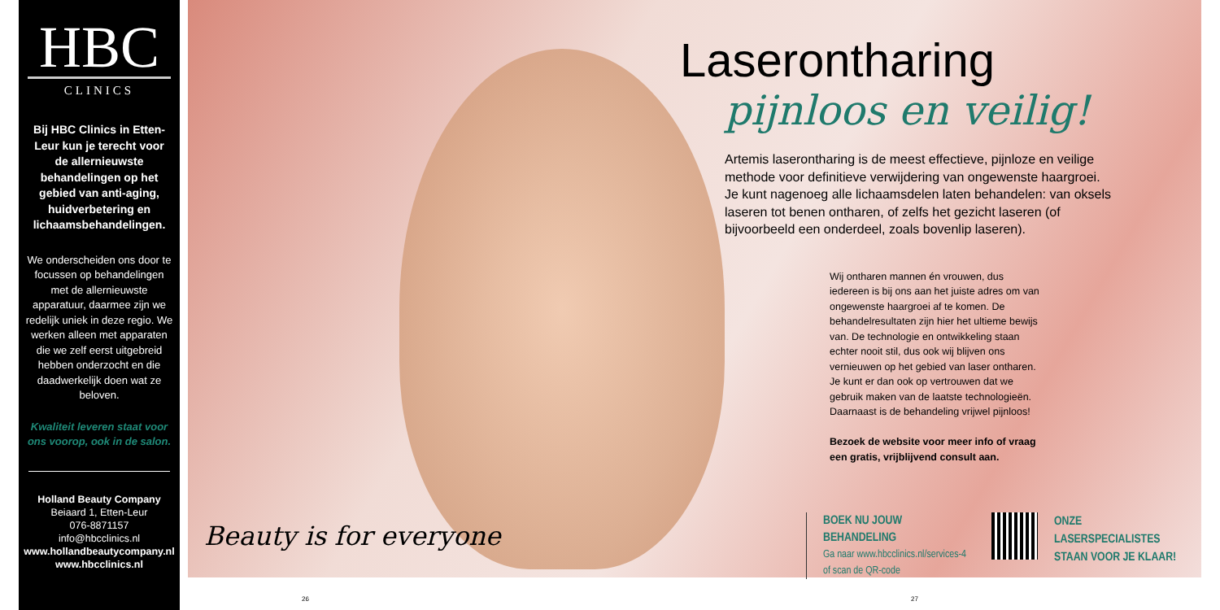HBC
CLINICS
Bij HBC Clinics in Etten-Leur kun je terecht voor de allernieuwste behandelingen op het gebied van anti-aging, huidverbetering en lichaamsbehandelingen.
We onderscheiden ons door te focussen op behandelingen met de allernieuwste apparatuur, daarmee zijn we redelijk uniek in deze regio. We werken alleen met apparaten die we zelf eerst uitgebreid hebben onderzocht en die daadwerkelijk doen wat ze beloven.
Kwaliteit leveren staat voor ons voorop, ook in de salon.
Holland Beauty Company
Beiaard 1, Etten-Leur
076-8871157
info@hbcclinics.nl
www.hollandbeautycompany.nl
www.hbcclinics.nl
Laserontharing
pijnloos en veilig!
Artemis laserontharing is de meest effectieve, pijnloze en veilige methode voor definitieve verwijdering van ongewenste haargroei. Je kunt nagenoeg alle lichaamsdelen laten behandelen: van oksels laseren tot benen ontharen, of zelfs het gezicht laseren (of bijvoorbeeld een onderdeel, zoals bovenlip laseren).
Wij ontharen mannen én vrouwen, dus iedereen is bij ons aan het juiste adres om van ongewenste haargroei af te komen. De behandelresultaten zijn hier het ultieme bewijs van. De technologie en ontwikkeling staan echter nooit stil, dus ook wij blijven ons vernieuwen op het gebied van laser ontharen. Je kunt er dan ook op vertrouwen dat we gebruik maken van de laatste technologieën. Daarnaast is de behandeling vrijwel pijnloos!
Bezoek de website voor meer info of vraag een gratis, vrijblijvend consult aan.
BOEK NU JOUW BEHANDELING
Ga naar www.hbcclinics.nl/services-4
of scan de QR-code
ONZE LASERSPECIALISTES
STAAN VOOR JE KLAAR!
Beauty is for everyone
26 27